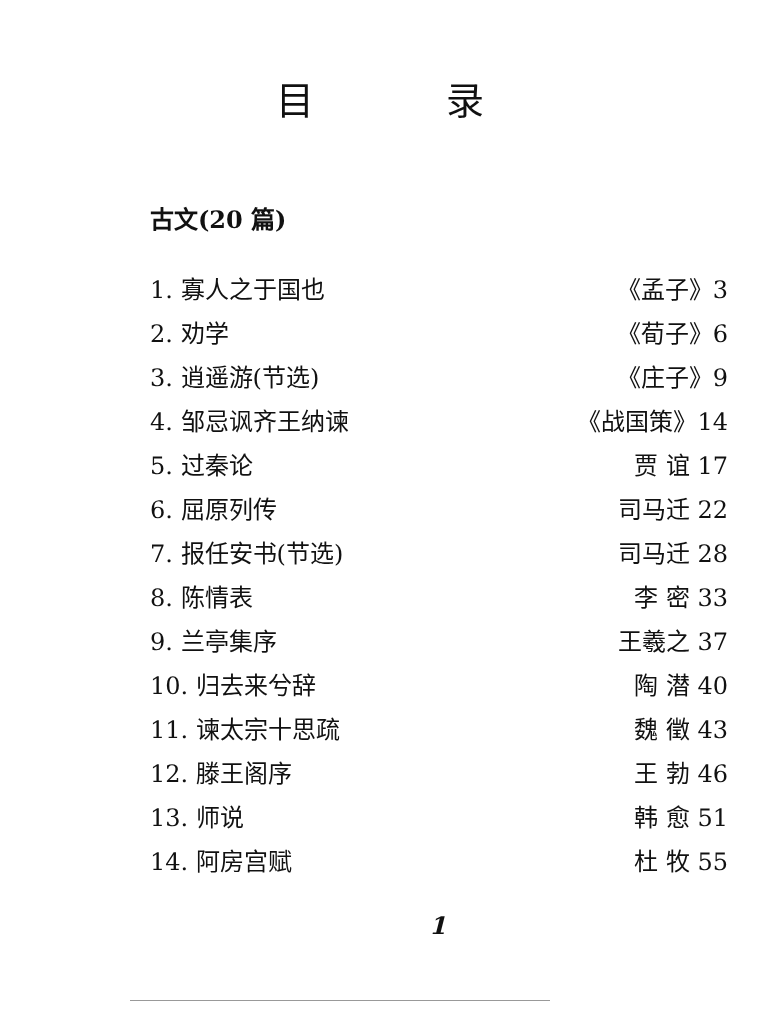目 录
古文(20 篇)
1. 寡人之于国也 《孟子》3
2. 劝学 《荀子》6
3. 逍遥游(节选) 《庄子》9
4. 邹忌讽齐王纳谏 《战国策》14
5. 过秦论 贾 谊 17
6. 屈原列传 司马迁 22
7. 报任安书(节选) 司马迁 28
8. 陈情表 李 密 33
9. 兰亭集序 王羲之 37
10. 归去来兮辞 陶 潜 40
11. 谏太宗十思疏 魏 徵 43
12. 滕王阁序 王 勃 46
13. 师说 韩 愈 51
14. 阿房宫赋 杜 牧 55
1